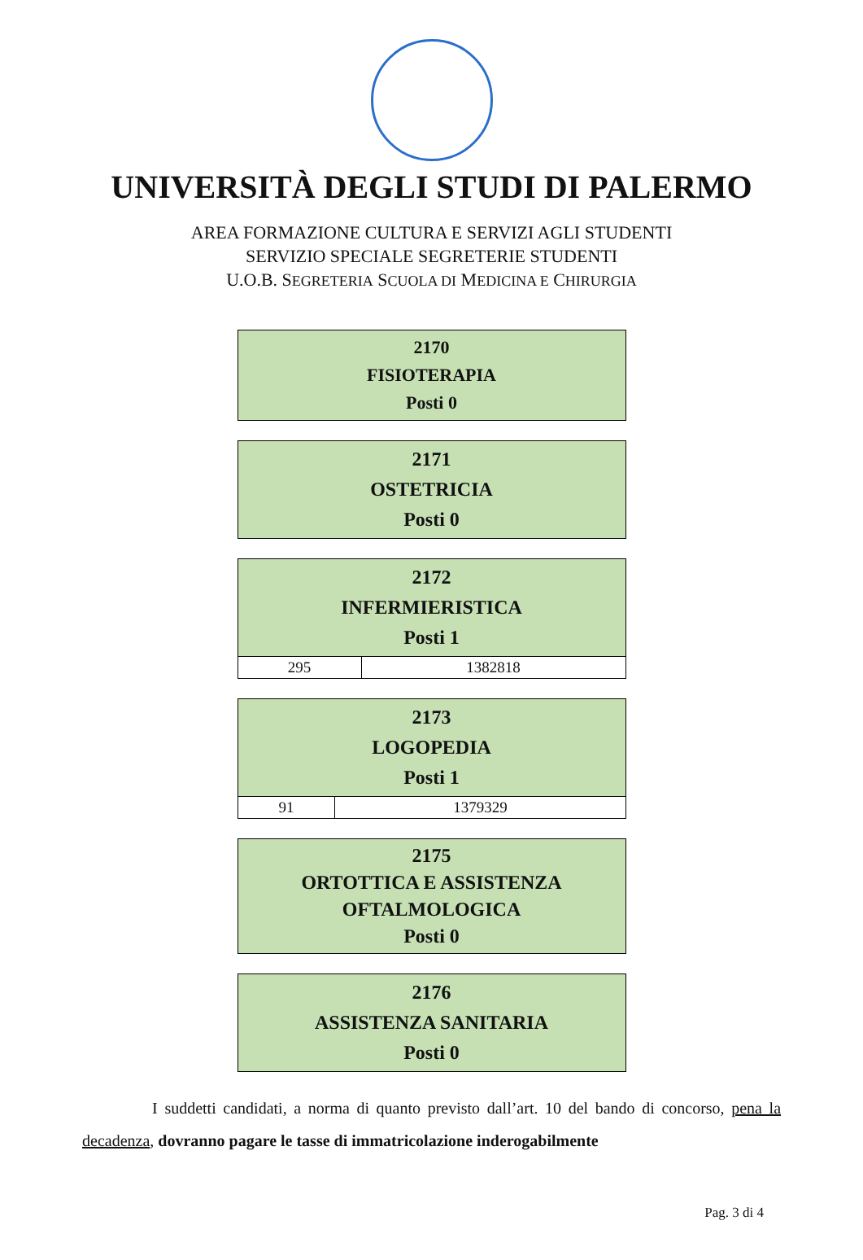UNIVERSITÀ DEGLI STUDI DI PALERMO
AREA FORMAZIONE CULTURA E SERVIZI AGLI STUDENTI
SERVIZIO SPECIALE SEGRETERIE STUDENTI
U.O.B. SEGRETERIA SCUOLA DI MEDICINA E CHIRURGIA
| 2170 FISIOTERAPIA Posti 0 |
| --- |
| 2171 OSTETRICIA Posti 0 |
| --- |
| 2172 INFERMIERISTICA Posti 1 | |
| --- | --- |
| 295 | 1382818 |
| 2173 LOGOPEDIA Posti 1 | |
| --- | --- |
| 91 | 1379329 |
| 2175 ORTOTTICA E ASSISTENZA OFTALMOLOGICA Posti 0 |
| --- |
| 2176 ASSISTENZA SANITARIA Posti 0 |
| --- |
I suddetti candidati, a norma di quanto previsto dall’art. 10 del bando di concorso, pena la decadenza, dovranno pagare le tasse di immatricolazione inderogabilmente
Pag. 3 di 4